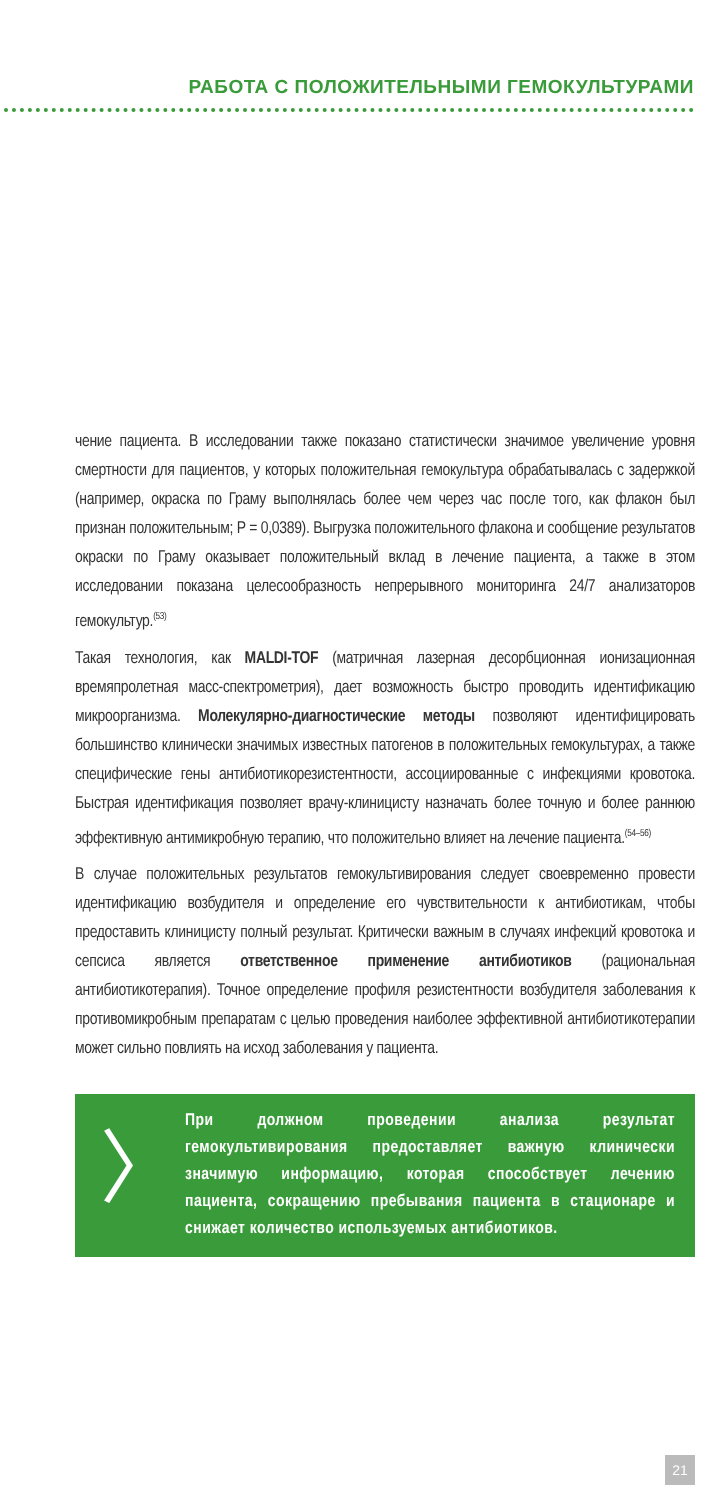РАБОТА С ПОЛОЖИТЕЛЬНЫМИ ГЕМОКУЛЬТУРАМИ
чение пациента. В исследовании также показано статистически значимое увеличение уровня смертности для пациентов, у которых положительная гемокультура обрабатывалась с задержкой (например, окраска по Граму выполнялась более чем через час после того, как флакон был признан положительным; P = 0,0389). Выгрузка положительного флакона и сообщение результатов окраски по Граму оказывает положительный вклад в лечение пациента, а также в этом исследовании показана целесообразность непрерывного мониторинга 24/7 анализаторов гемокультур.<sup>(53)</sup>
Такая технология, как MALDI-TOF (матричная лазерная десорбционная ионизационная времяпролетная масс-спектрометрия), дает возможность быстро проводить идентификацию микроорганизма. Молекулярно-диагностические методы позволяют идентифицировать большинство клинически значимых известных патогенов в положительных гемокультурах, а также специфические гены антибиотикорезистентности, ассоциированные с инфекциями кровотока. Быстрая идентификация позволяет врачу-клиницисту назначать более точную и более раннюю эффективную антимикробную терапию, что положительно влияет на лечение пациента.<sup>(54–56)</sup>
В случае положительных результатов гемокультивирования следует своевременно провести идентификацию возбудителя и определение его чувствительности к антибиотикам, чтобы предоставить клиницисту полный результат. Критически важным в случаях инфекций кровотока и сепсиса является ответственное применение антибиотиков (рациональная антибиотикотерапия). Точное определение профиля резистентности возбудителя заболевания к противомикробным препаратам с целью проведения наиболее эффективной антибиотикотерапии может сильно повлиять на исход заболевания у пациента.
〉
При должном проведении анализа результат гемокультивирования предоставляет важную клинически значимую информацию, которая способствует лечению пациента, сокращению пребывания пациента в стационаре и снижает количество используемых антибиотиков.
21